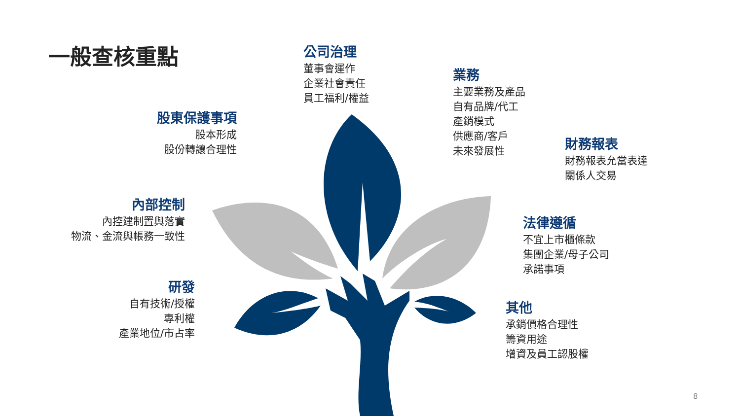一般查核重點
公司治理
董事會運作
企業社會責任
員工福利/權益
業務
主要業務及產品
自有品牌/代工
產銷模式
供應商/客戶
未來發展性
股東保護事項
股本形成
股份轉讓合理性
財務報表
財務報表允當表達
關係人交易
內部控制
內控建制置與落實
物流、金流與帳務一致性
法律遵循
不宜上市櫃條款
集團企業/母子公司
承諾事項
研發
自有技術/授權
專利權
產業地位/市占率
其他
承銷價格合理性
籌資用途
增資及員工認股權
8